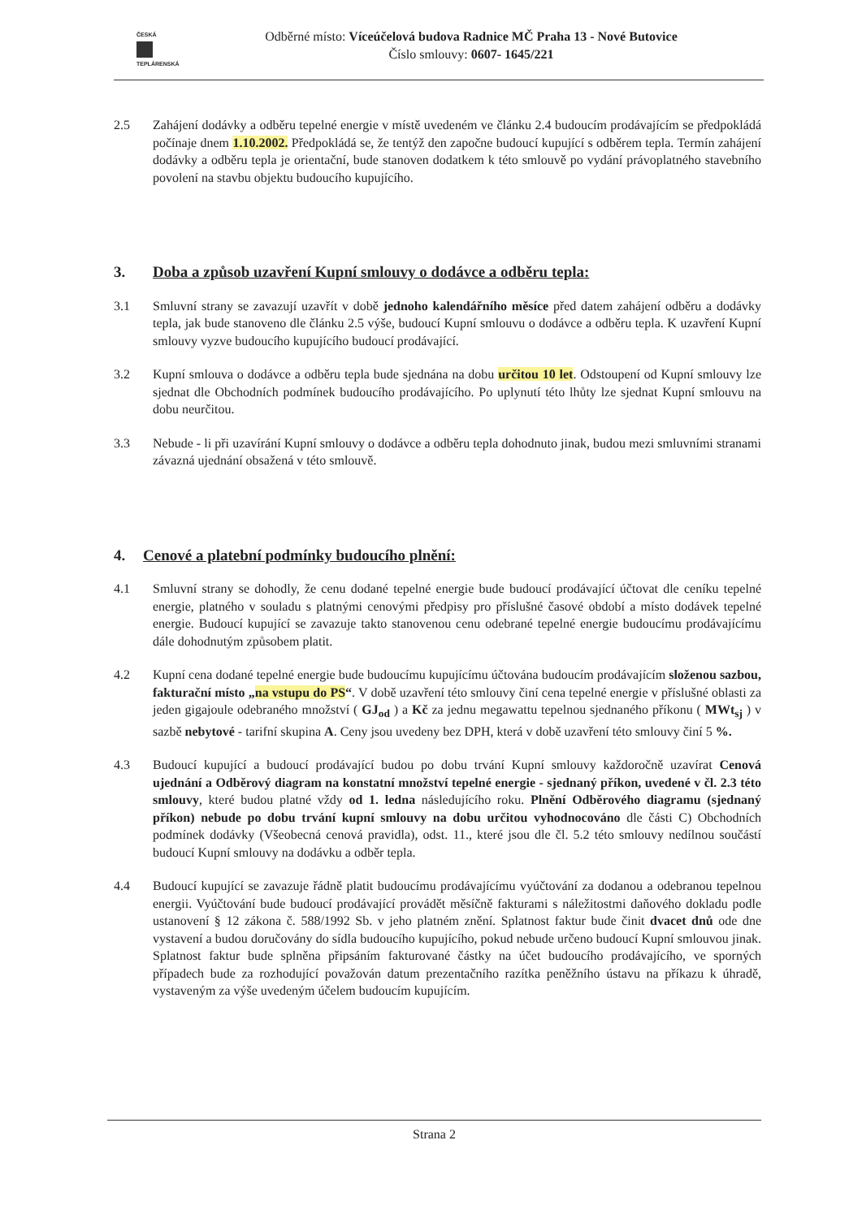ČESKÁ
TEPLÁRENSKÁ
Odběrné místo: Víceúčelová budova Radnice MČ Praha 13 - Nové Butovice
Číslo smlouvy: 0607- 1645/221
2.5 Zahájení dodávky a odběru tepelné energie v místě uvedeném ve článku 2.4 budoucím prodávajícím se předpokládá počínaje dnem 1.10.2002. Předpokládá se, že tentýž den započne budoucí kupující s odběrem tepla. Termín zahájení dodávky a odběru tepla je orientační, bude stanoven dodatkem k této smlouvě po vydání právoplatného stavebního povolení na stavbu objektu budoucího kupujícího.
3. Doba a způsob uzavření Kupní smlouvy o dodávce a odběru tepla:
3.1 Smluvní strany se zavazují uzavřít v době jednoho kalendářního měsíce před datem zahájení odběru a dodávky tepla, jak bude stanoveno dle článku 2.5 výše, budoucí Kupní smlouvu o dodávce a odběru tepla. K uzavření Kupní smlouvy vyzve budoucího kupujícího budoucí prodávající.
3.2 Kupní smlouva o dodávce a odběru tepla bude sjednána na dobu určitou 10 let. Odstoupení od Kupní smlouvy lze sjednat dle Obchodních podmínek budoucího prodávajícího. Po uplynutí této lhůty lze sjednat Kupní smlouvu na dobu neurčitou.
3.3 Nebude - li při uzavírání Kupní smlouvy o dodávce a odběru tepla dohodnuto jinak, budou mezi smluvními stranami závazná ujednání obsažená v této smlouvě.
4. Cenové a platební podmínky budoucího plnění:
4.1 Smluvní strany se dohodly, že cenu dodané tepelné energie bude budoucí prodávající účtovat dle ceníku tepelné energie, platného v souladu s platnými cenovými předpisy pro příslušné časové období a místo dodávek tepelné energie. Budoucí kupující se zavazuje takto stanovenou cenu odebrané tepelné energie budoucímu prodávajícímu dále dohodnutým způsobem platit.
4.2 Kupní cena dodané tepelné energie bude budoucímu kupujícímu účtována budoucím prodávajícím složenou sazbou, fakturační místo „na vstupu do PS“. V době uzavření této smlouvy činí cena tepelné energie v příslušné oblasti za jeden gigajoule odebraného množství ( GJ<sub>od</sub> ) a Kč za jednu megawattu tepelnou sjednaného příkonu ( MWt<sub>sj</sub> ) v sazbě nebytové - tarifní skupina A. Ceny jsou uvedeny bez DPH, která v době uzavření této smlouvy činí 5 %.
4.3 Budoucí kupující a budoucí prodávající budou po dobu trvání Kupní smlouvy každoročně uzavírat Cenová ujednání a Odběrový diagram na konstatní množství tepelné energie - sjednaný příkon, uvedené v čl. 2.3 této smlouvy, které budou platné vždy od 1. ledna následujícího roku. Plnění Odběrového diagramu (sjednaný příkon) nebude po dobu trvání kupní smlouvy na dobu určitou vyhodnocováno dle části C) Obchodních podmínek dodávky (Všeobecná cenová pravidla), odst. 11., které jsou dle čl. 5.2 této smlouvy nedílnou součástí budoucí Kupní smlouvy na dodávku a odběr tepla.
4.4 Budoucí kupující se zavazuje řádně platit budoucímu prodávajícímu vyúčtování za dodanou a odebranou tepelnou energii. Vyúčtování bude budoucí prodávající provádět měsíčně fakturami s náležitostmi daňového dokladu podle ustanovení § 12 zákona č. 588/1992 Sb. v jeho platném znění. Splatnost faktur bude činit dvacet dnů ode dne vystavení a budou doručovány do sídla budoucího kupujícího, pokud nebude určeno budoucí Kupní smlouvou jinak. Splatnost faktur bude splněna připsáním fakturované částky na účet budoucího prodávajícího, ve sporných případech bude za rozhodující považován datum prezentačního razítka peněžního ústavu na příkazu k úhradě, vystaveným za výše uvedeným účelem budoucím kupujícím.
Strana 2